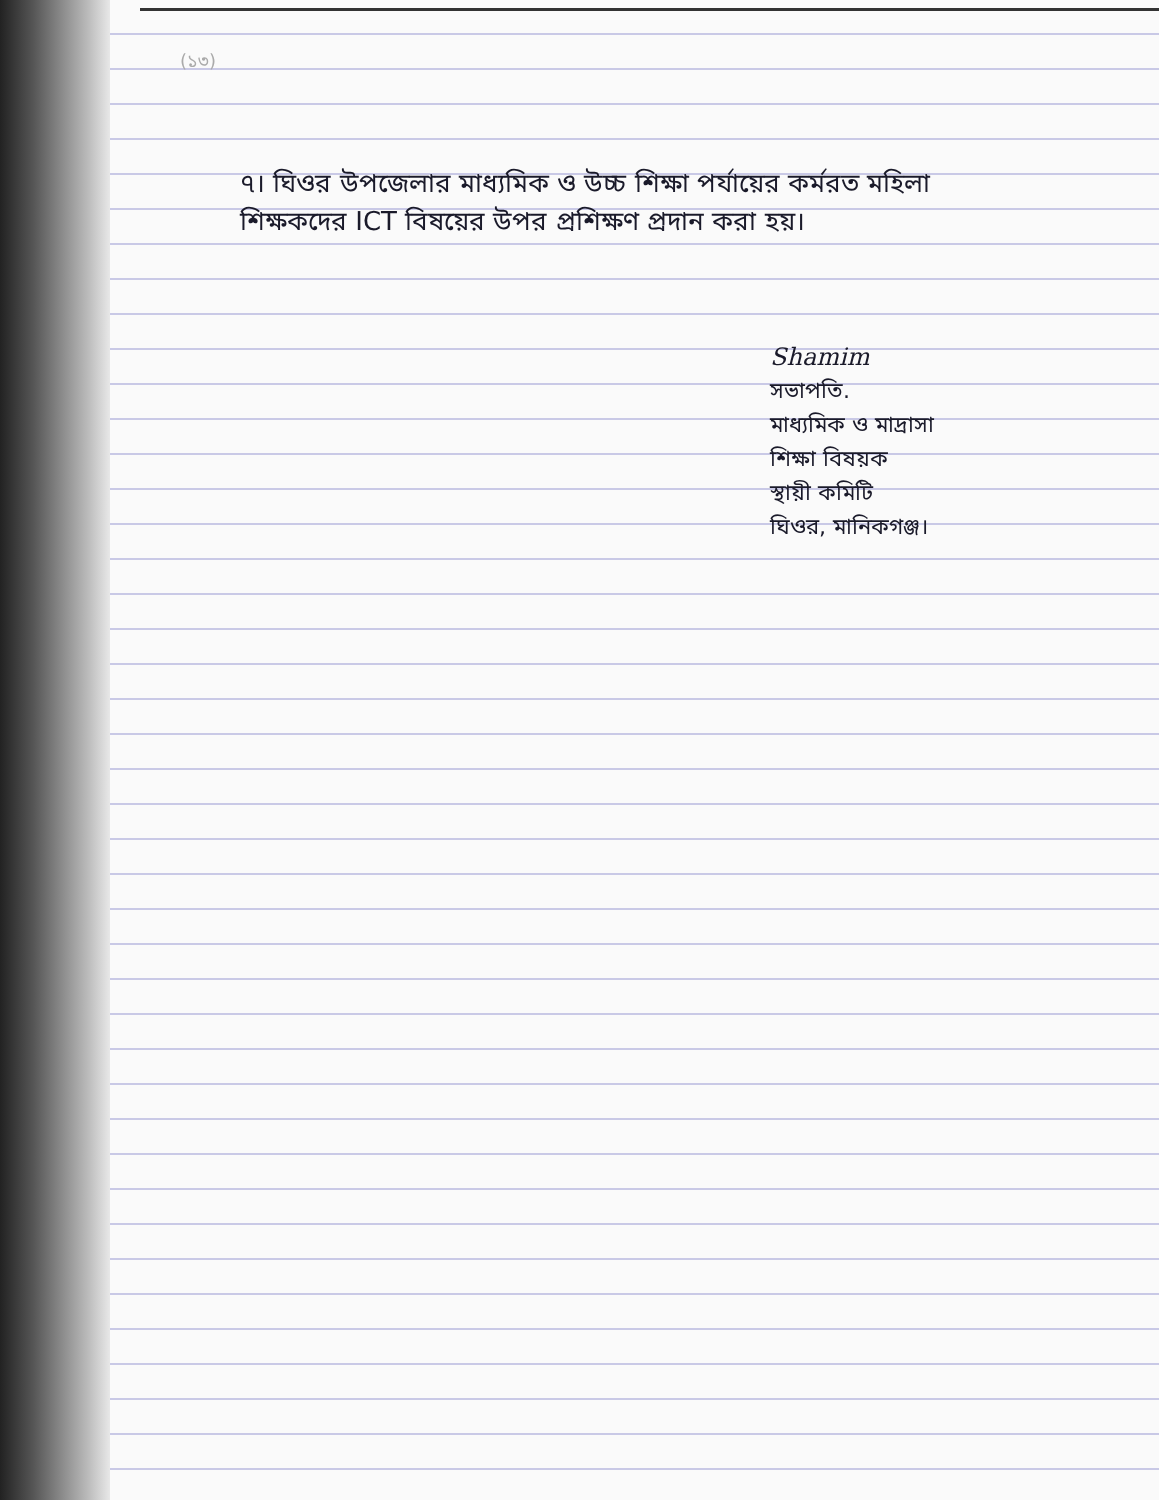(১৩)
৭। ঘিওর উপজেলার মাধ্যমিক ও উচ্চ শিক্ষা পর্যায়ের কর্মরত মহিলা শিক্ষকদের ICT বিষয়ের উপর প্রশিক্ষণ প্রদান করা হয়।
Shamim
সভাপতি.
মাধ্যমিক ও মাদ্রাসা
শিক্ষা বিষয়ক
স্থায়ী কমিটি
ঘিওর, মানিকগঞ্জ।